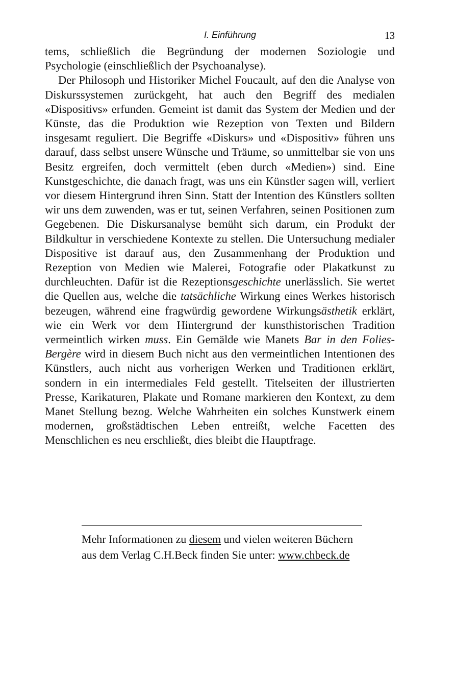I. Einführung 13
tems, schließlich die Begründung der modernen Soziologie und Psychologie (einschließlich der Psychoanalyse).
Der Philosoph und Historiker Michel Foucault, auf den die Analyse von Diskurssystemen zurückgeht, hat auch den Begriff des medialen «Dispositivs» erfunden. Gemeint ist damit das System der Medien und der Künste, das die Produktion wie Rezeption von Texten und Bildern insgesamt reguliert. Die Begriffe «Diskurs» und «Dispositiv» führen uns darauf, dass selbst unsere Wünsche und Träume, so unmittelbar sie von uns Besitz ergreifen, doch vermittelt (eben durch «Medien») sind. Eine Kunstgeschichte, die danach fragt, was uns ein Künstler sagen will, verliert vor diesem Hintergrund ihren Sinn. Statt der Intention des Künstlers sollten wir uns dem zuwenden, was er tut, seinen Verfahren, seinen Positionen zum Gegebenen. Die Diskursanalyse bemüht sich darum, ein Produkt der Bildkultur in verschiedene Kontexte zu stellen. Die Untersuchung medialer Dispositive ist darauf aus, den Zusammenhang der Produktion und Rezeption von Medien wie Malerei, Fotografie oder Plakatkunst zu durchleuchten. Dafür ist die Rezeptionsgeschichte unerlässlich. Sie wertet die Quellen aus, welche die tatsächliche Wirkung eines Werkes historisch bezeugen, während eine fragwürdig gewordene Wirkungsästhetik erklärt, wie ein Werk vor dem Hintergrund der kunsthistorischen Tradition vermeintlich wirken muss. Ein Gemälde wie Manets Bar in den Folies-Bergère wird in diesem Buch nicht aus den vermeintlichen Intentionen des Künstlers, auch nicht aus vorherigen Werken und Traditionen erklärt, sondern in ein intermediales Feld gestellt. Titelseiten der illustrierten Presse, Karikaturen, Plakate und Romane markieren den Kontext, zu dem Manet Stellung bezog. Welche Wahrheiten ein solches Kunstwerk einem modernen, großstädtischen Leben entreißt, welche Facetten des Menschlichen es neu erschließt, dies bleibt die Hauptfrage.
Mehr Informationen zu diesem und vielen weiteren Büchern aus dem Verlag C.H.Beck finden Sie unter: www.chbeck.de